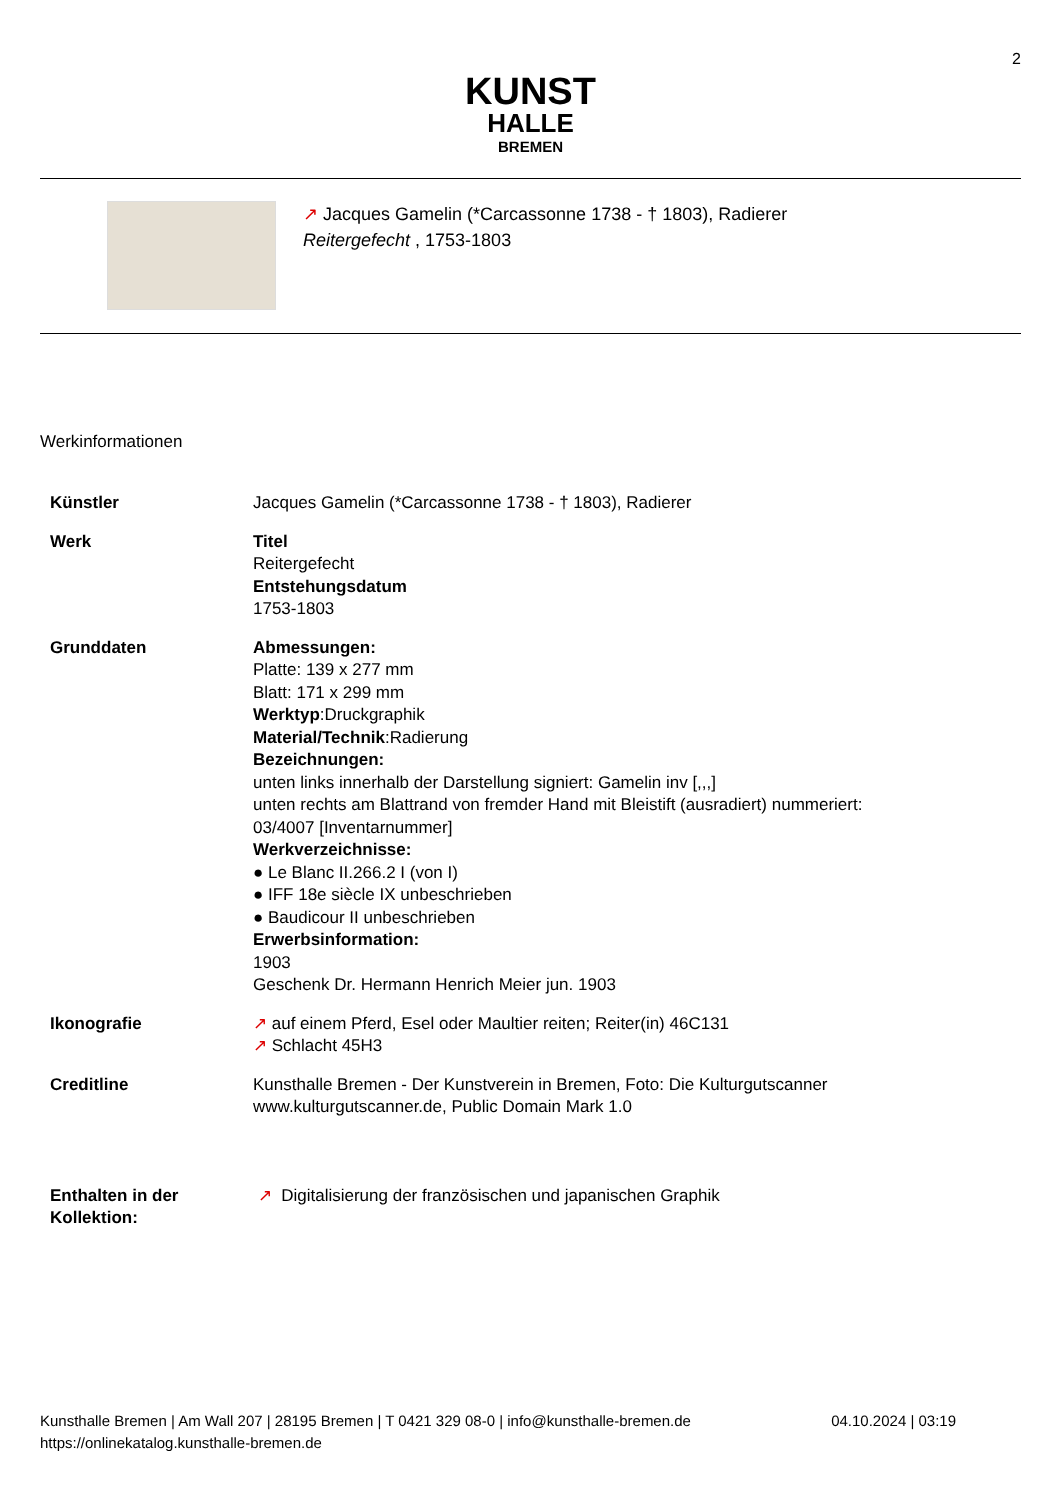2
KUNST
HALLE
BREMEN
↗ Jacques Gamelin (*Carcassonne 1738 - † 1803), Radierer
Reitergefecht , 1753-1803
Werkinformationen
| Künstler | Jacques Gamelin (*Carcassonne 1738 - † 1803), Radierer |
| Werk | Titel Reitergefecht Entstehungsdatum 1753-1803 |
| Grunddaten | Abmessungen: Platte: 139 x 277 mm Blatt: 171 x 299 mm Werktyp :Druckgraphik Material/Technik :Radierung Bezeichnungen: unten links innerhalb der Darstellung signiert: Gamelin inv [,,,] unten rechts am Blattrand von fremder Hand mit Bleistift (ausradiert) nummeriert: 03/4007 [Inventarnummer] Werkverzeichnisse: ● Le Blanc II.266.2 I (von I) ● IFF 18e siècle IX unbeschrieben ● Baudicour II unbeschrieben Erwerbsinformation: 1903 Geschenk Dr. Hermann Henrich Meier jun. 1903 |
| Ikonografie | ↗ auf einem Pferd, Esel oder Maultier reiten; Reiter(in) 46C131 ↗ Schlacht 45H3 |
| Creditline | Kunsthalle Bremen - Der Kunstverein in Bremen, Foto: Die Kulturgutscanner www.kulturgutscanner.de, Public Domain Mark 1.0 |
| Enthalten in der Kollektion: | ↗ Digitalisierung der französischen und japanischen Graphik |
Kunsthalle Bremen | Am Wall 207 | 28195 Bremen | T 0421 329 08-0 | info@kunsthalle-bremen.de
https://onlinekatalog.kunsthalle-bremen.de
04.10.2024 | 03:19